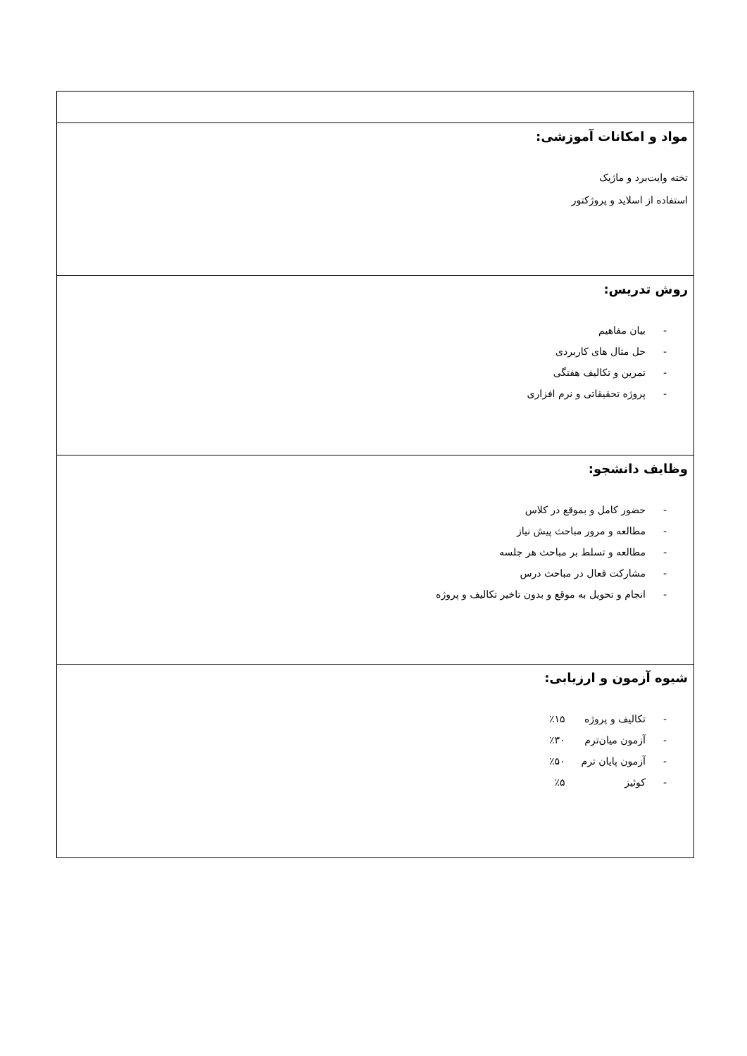| مواد و امکانات آموزشی: تخته وایت‌برد و ماژیک استفاده از اسلاید و پروژکتور |
| روش تدریس: - بیان مفاهیم - حل مثال های کاربردی - تمرین و تکالیف هفتگی - پروژه تحقیقاتی و نرم افزاری |
| وظایف دانشجو: - حضور کامل و بموقع در کلاس - مطالعه و مرور مباحث پیش نیاز - مطالعه و تسلط بر مباحث هر جلسه - مشارکت فعال در مباحث درس - انجام و تحویل به موقع و بدون تاخیر تکالیف و پروژه |
| شیوه آزمون و ارزیابی: - تکالیف و پروژه ٪۱۵ - آزمون میان‌ترم ٪۳۰ - آزمون پایان ترم ٪۵۰ - کوئیز ٪۵ |